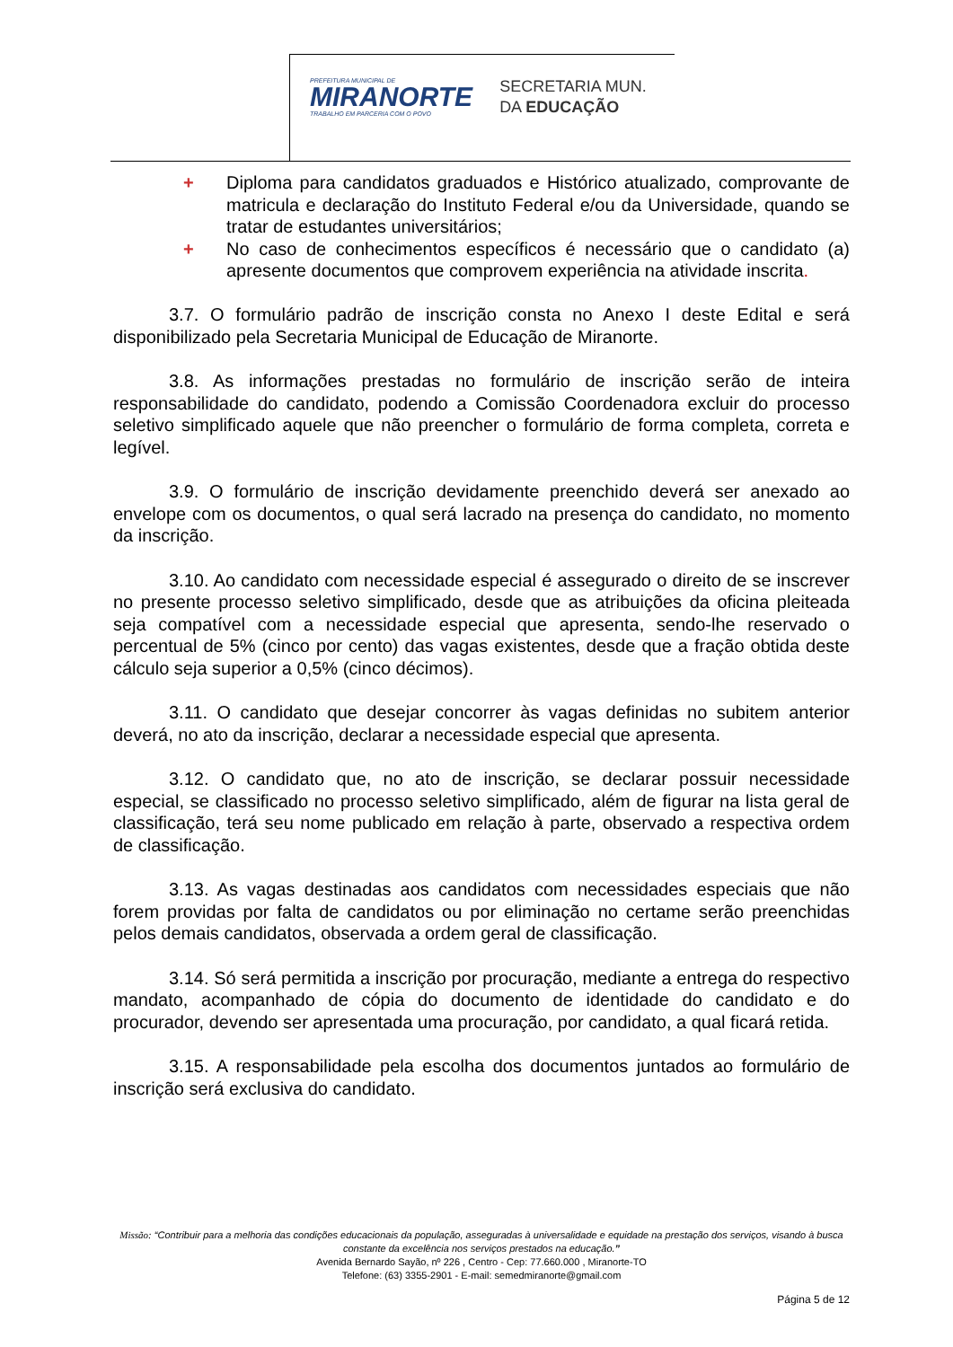PREFEITURA MUNICIPAL DE
MIRANORTE
TRABALHO EM PARCERIA COM O POVO
SECRETARIA MUN.
DA EDUCAÇÃO
+ Diploma para candidatos graduados e Histórico atualizado, comprovante de matricula e declaração do Instituto Federal e/ou da Universidade, quando se tratar de estudantes universitários;
+ No caso de conhecimentos específicos é necessário que o candidato (a) apresente documentos que comprovem experiência na atividade inscrita.
3.7. O formulário padrão de inscrição consta no Anexo I deste Edital e será disponibilizado pela Secretaria Municipal de Educação de Miranorte.
3.8. As informações prestadas no formulário de inscrição serão de inteira responsabilidade do candidato, podendo a Comissão Coordenadora excluir do processo seletivo simplificado aquele que não preencher o formulário de forma completa, correta e legível.
3.9. O formulário de inscrição devidamente preenchido deverá ser anexado ao envelope com os documentos, o qual será lacrado na presença do candidato, no momento da inscrição.
3.10. Ao candidato com necessidade especial é assegurado o direito de se inscrever no presente processo seletivo simplificado, desde que as atribuições da oficina pleiteada seja compatível com a necessidade especial que apresenta, sendo-lhe reservado o percentual de 5% (cinco por cento) das vagas existentes, desde que a fração obtida deste cálculo seja superior a 0,5% (cinco décimos).
3.11. O candidato que desejar concorrer às vagas definidas no subitem anterior deverá, no ato da inscrição, declarar a necessidade especial que apresenta.
3.12. O candidato que, no ato de inscrição, se declarar possuir necessidade especial, se classificado no processo seletivo simplificado, além de figurar na lista geral de classificação, terá seu nome publicado em relação à parte, observado a respectiva ordem de classificação.
3.13. As vagas destinadas aos candidatos com necessidades especiais que não forem providas por falta de candidatos ou por eliminação no certame serão preenchidas pelos demais candidatos, observada a ordem geral de classificação.
3.14. Só será permitida a inscrição por procuração, mediante a entrega do respectivo mandato, acompanhado de cópia do documento de identidade do candidato e do procurador, devendo ser apresentada uma procuração, por candidato, a qual ficará retida.
3.15. A responsabilidade pela escolha dos documentos juntados ao formulário de inscrição será exclusiva do candidato.
Missão: “Contribuir para a melhoria das condições educacionais da população, asseguradas à universalidade e equidade na prestação dos serviços, visando à busca constante da excelência nos serviços prestados na educação.”
Avenida Bernardo Sayão, nº 226 , Centro - Cep: 77.660.000 , Miranorte-TO
Telefone: (63) 3355-2901 - E-mail: semedmiranorte@gmail.com
Página 5 de 12